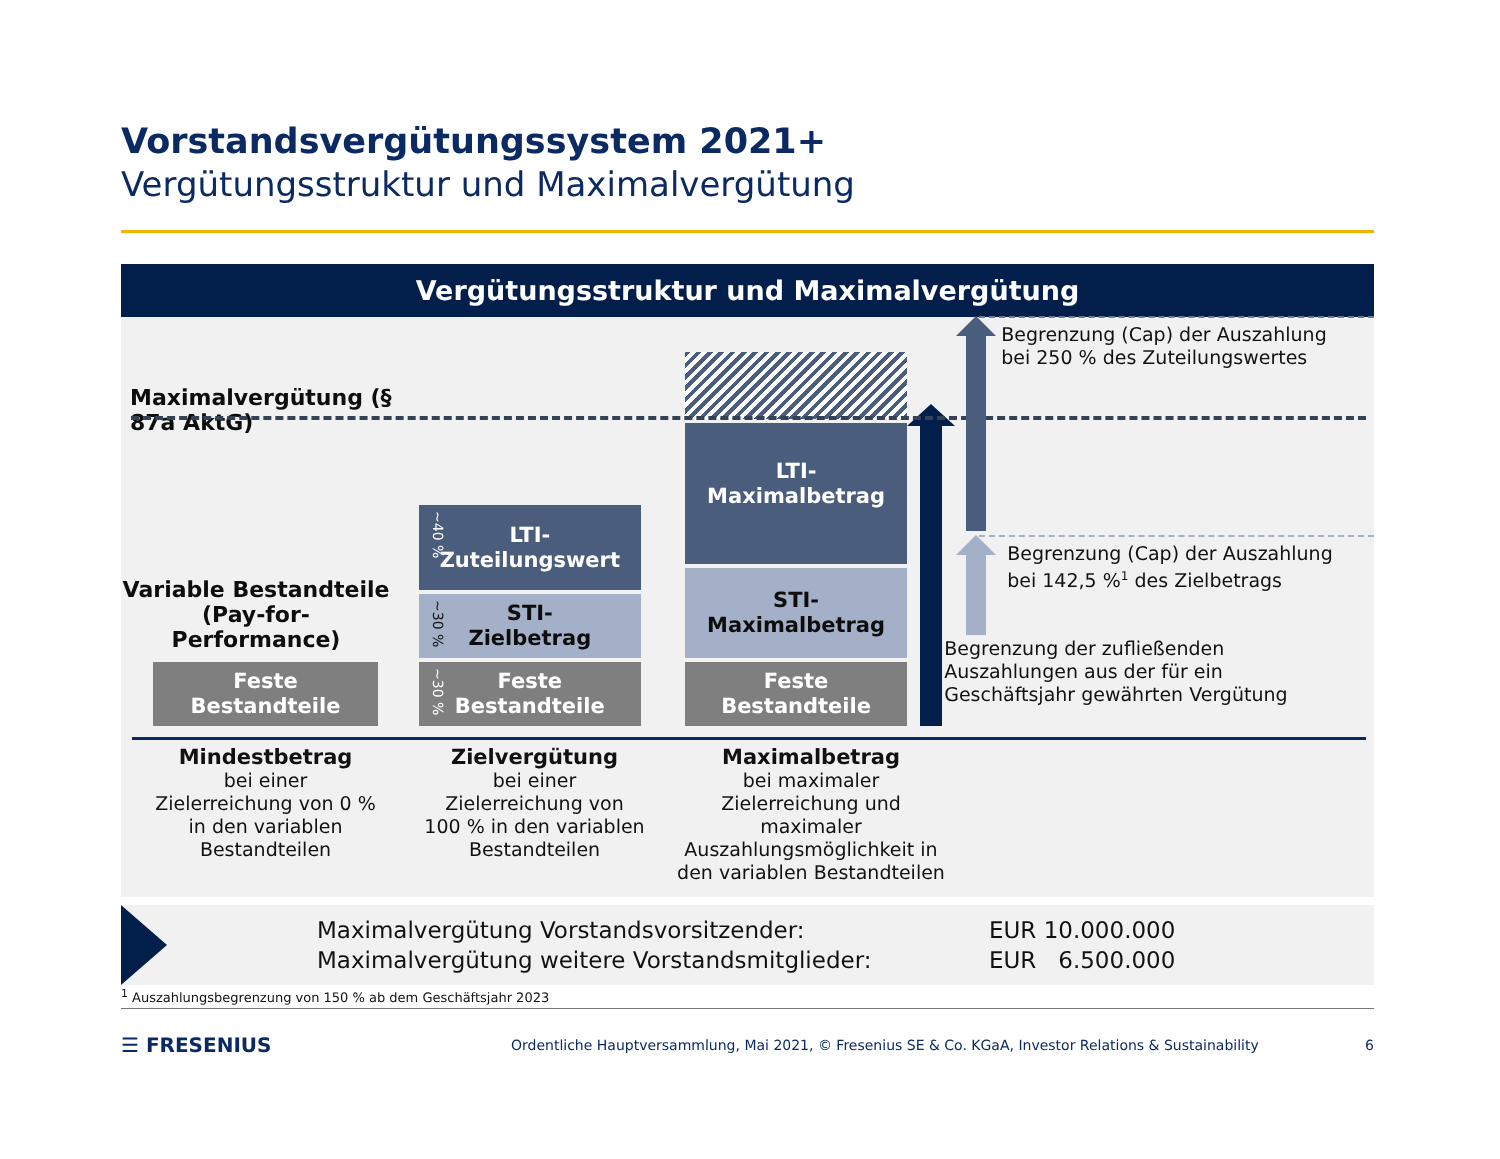Vorstandsvergütungssystem 2021+
Vergütungsstruktur und Maximalvergütung
Vergütungsstruktur und Maximalvergütung
Maximalvergütung (§ 87a AktG)
Variable Bestandteile (Pay-for-Performance)
Feste
Bestandteile
~40 %
LTI-
Zuteilungswert
~30 %
STI-
Zielbetrag
~30 %
Feste
Bestandteile
LTI-
Maximalbetrag
STI-
Maximalbetrag
Feste
Bestandteile
Begrenzung (Cap) der Auszahlung
bei 250 % des Zuteilungswertes
Begrenzung (Cap) der Auszahlung
bei 142,5 %<sup>1</sup> des Zielbetrags
Begrenzung der zufließenden
Auszahlungen aus der für ein
Geschäftsjahr gewährten Vergütung
Mindestbetrag
bei einer
Zielerreichung von 0 %
in den variablen
Bestandteilen
Zielvergütung
bei einer
Zielerreichung von
100 % in den variablen
Bestandteilen
Maximalbetrag
bei maximaler
Zielerreichung und
maximaler
Auszahlungsmöglichkeit in
den variablen Bestandteilen
| Maximalvergütung Vorstandsvorsitzender: | EUR 10.000.000 |
| Maximalvergütung weitere Vorstandsmitglieder: | EUR 6.500.000 |
<sup>1</sup> Auszahlungsbegrenzung von 150 % ab dem Geschäftsjahr 2023
☰ FRESENIUS
Ordentliche Hauptversammlung, Mai 2021, © Fresenius SE & Co. KGaA, Investor Relations & Sustainability
6